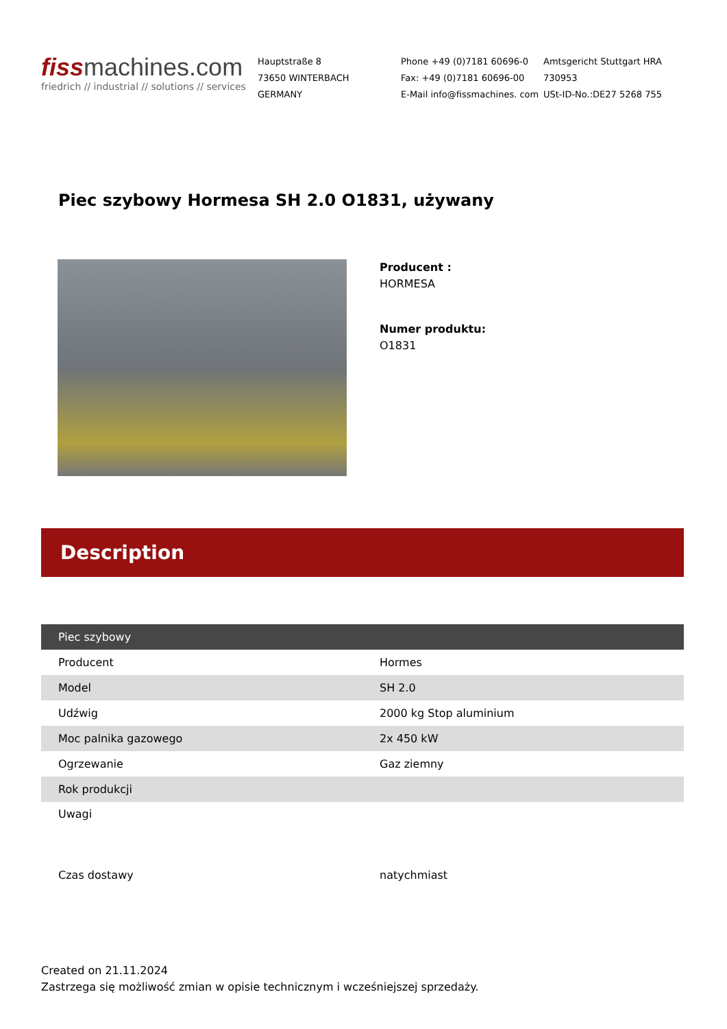fiss machines.com
friedrich // industrial // solutions // services
Hauptstraße 8
73650 WINTERBACH
GERMANY
Phone +49 (0)7181 60696-0
Fax: +49 (0)7181 60696-00
E-Mail info@fissmachines. com
Amtsgericht Stuttgart HRA
730953
USt-ID-No.:DE27 5268 755
Piec szybowy Hormesa SH 2.0 O1831, używany
Producent :
HORMESA
Numer produktu:
O1831
Description
| Piec szybowy | |
| --- | --- |
| Producent | Hormes |
| Model | SH 2.0 |
| Udźwig | 2000 kg Stop aluminium |
| Moc palnika gazowego | 2x 450 kW |
| Ogrzewanie | Gaz ziemny |
| Rok produkcji | |
| Uwagi | |
| Czas dostawy | natychmiast |
Created on 21.11.2024
Zastrzega się możliwość zmian w opisie technicznym i wcześniejszej sprzedaży.